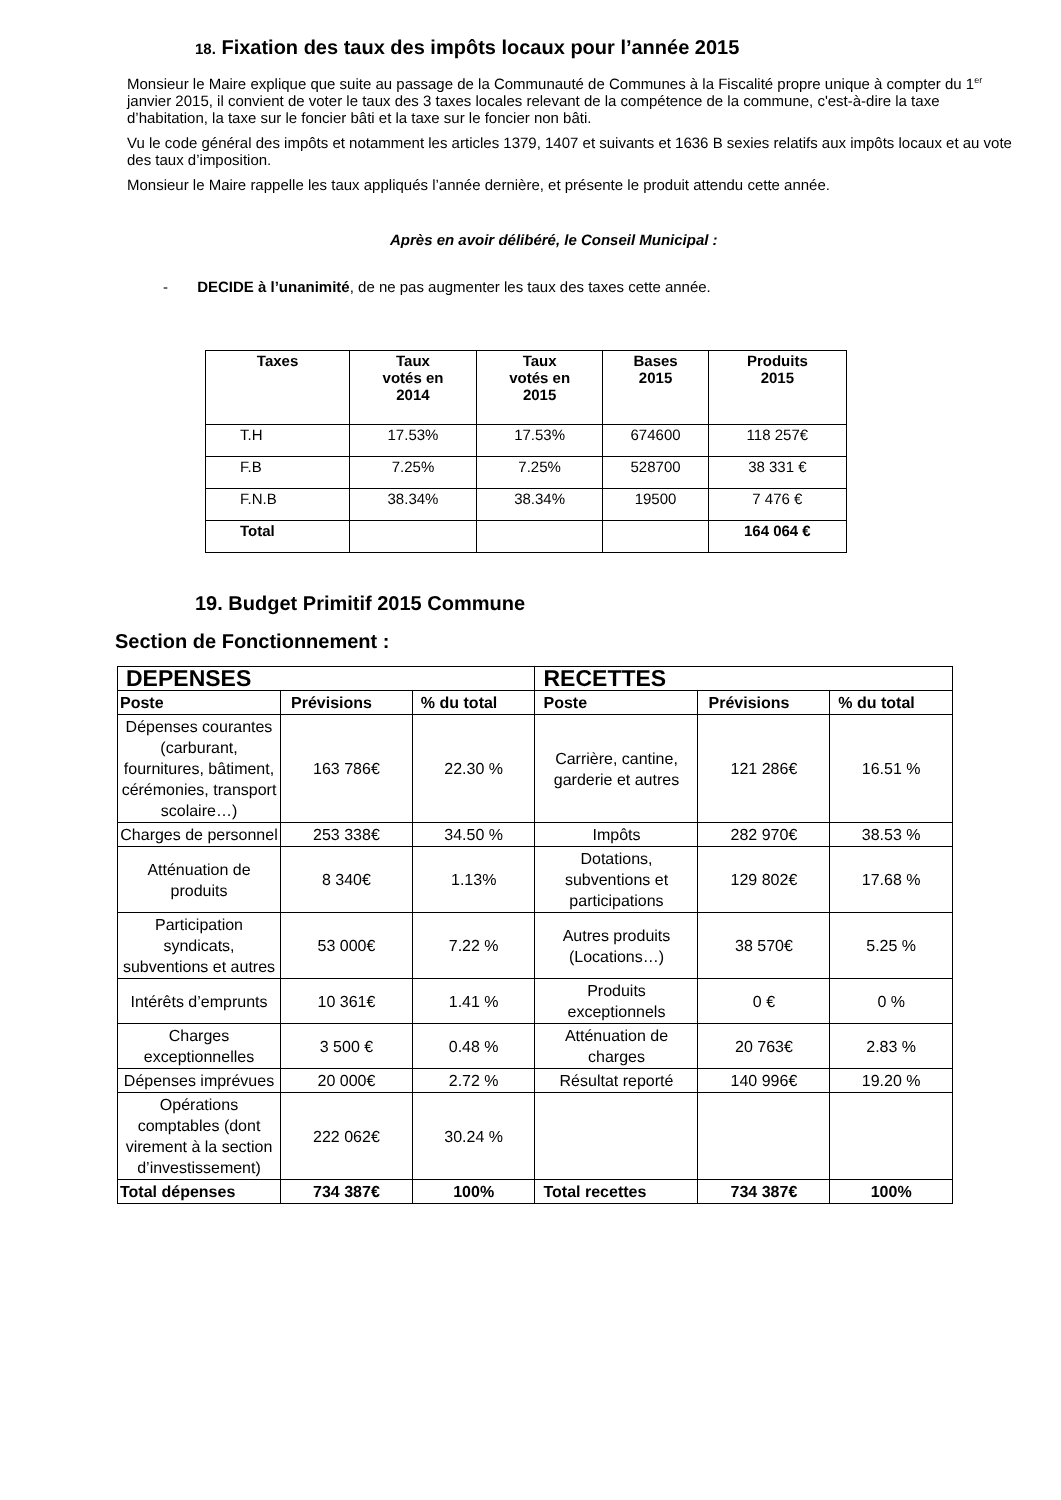18. Fixation des taux des impôts locaux pour l’année 2015
Monsieur le Maire explique que suite au passage de la Communauté de Communes à la Fiscalité propre unique à compter du 1<sup>er</sup> janvier 2015, il convient de voter le taux des 3 taxes locales relevant de la compétence de la commune, c'est-à-dire la taxe d’habitation, la taxe sur le foncier bâti et la taxe sur le foncier non bâti.
Vu le code général des impôts et notamment les articles 1379, 1407 et suivants et 1636 B sexies relatifs aux impôts locaux et au vote des taux d’imposition.
Monsieur le Maire rappelle les taux appliqués l’année dernière, et présente le produit attendu cette année.
Après en avoir délibéré, le Conseil Municipal :
- DECIDE à l’unanimité, de ne pas augmenter les taux des taxes cette année.
| Taxes | Taux votés en 2014 | Taux votés en 2015 | Bases 2015 | Produits 2015 |
| --- | --- | --- | --- | --- |
| T.H | 17.53% | 17.53% | 674600 | 118 257€ |
| F.B | 7.25% | 7.25% | 528700 | 38 331 € |
| F.N.B | 38.34% | 38.34% | 19500 | 7 476 € |
| Total | | | | 164 064 € |
19. Budget Primitif 2015 Commune
Section de Fonctionnement :
| DEPENSES | | | RECETTES | | |
| --- | --- | --- | --- | --- | --- |
| Poste | Prévisions | % du total | Poste | Prévisions | % du total |
| Dépenses courantes (carburant, fournitures, bâtiment, cérémonies, transport scolaire…) | 163 786€ | 22.30 % | Carrière, cantine, garderie et autres | 121 286€ | 16.51 % |
| Charges de personnel | 253 338€ | 34.50 % | Impôts | 282 970€ | 38.53 % |
| Atténuation de produits | 8 340€ | 1.13% | Dotations, subventions et participations | 129 802€ | 17.68 % |
| Participation syndicats, subventions et autres | 53 000€ | 7.22 % | Autres produits (Locations…) | 38 570€ | 5.25 % |
| Intérêts d’emprunts | 10 361€ | 1.41 % | Produits exceptionnels | 0 € | 0 % |
| Charges exceptionnelles | 3 500 € | 0.48 % | Atténuation de charges | 20 763€ | 2.83 % |
| Dépenses imprévues | 20 000€ | 2.72 % | Résultat reporté | 140 996€ | 19.20 % |
| Opérations comptables (dont virement à la section d’investissement) | 222 062€ | 30.24 % | | | |
| Total dépenses | 734 387€ | 100% | Total recettes | 734 387€ | 100% |